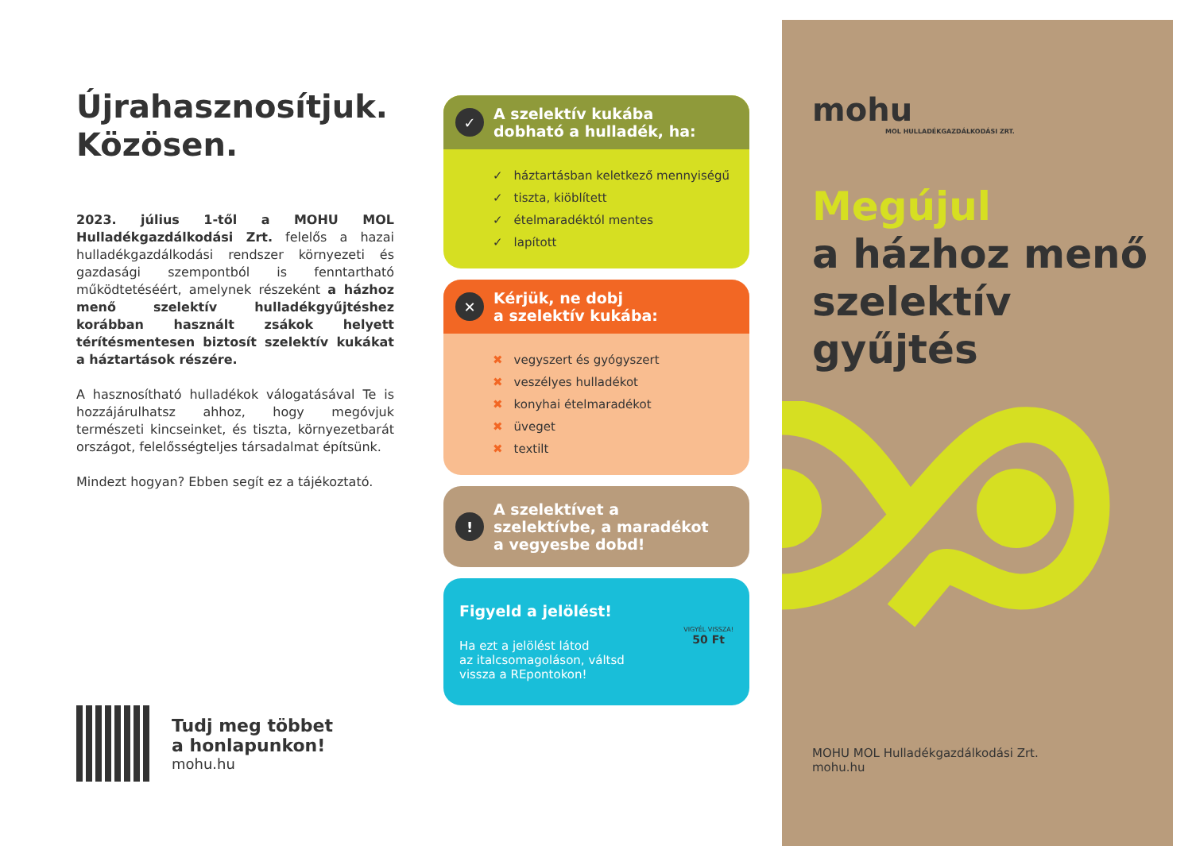Újrahasznosítjuk.
Közösen.
2023. július 1-től a MOHU MOL Hulladékgazdálkodási Zrt. felelős a hazai hulladékgazdálkodási rendszer környezeti és gazdasági szempontból is fenntartható működtetéséért, amelynek részeként a házhoz menő szelektív hulladékgyűjtéshez korábban használt zsákok helyett térítésmentesen biztosít szelektív kukákat a háztartások részére.
A hasznosítható hulladékok válogatásával Te is hozzájárulhatsz ahhoz, hogy megóvjuk természeti kincseinket, és tiszta, környezetbarát országot, felelősségteljes társadalmat építsünk.
Mindezt hogyan? Ebben segít ez a tájékoztató.
Tudj meg többet
a honlapunkon!
mohu.hu
✓ A szelektív kukába
dobható a hulladék, ha:
✓ háztartásban keletkező mennyiségű
✓ tiszta, kiöblített
✓ ételmaradéktól mentes
✓ lapított
✕ Kérjük, ne dobj
a szelektív kukába:
✖ vegyszert és gyógyszert
✖ veszélyes hulladékot
✖ konyhai ételmaradékot
✖ üveget
✖ textilt
! A szelektívet a
szelektívbe, a maradékot
a vegyesbe dobd!
Figyeld a jelölést!
Ha ezt a jelölést látod
az italcsomagoláson, váltsd
vissza a REpontokon!
VIGYÉL VISSZA!
50 Ft
mohu
MOL HULLADÉKGAZDÁLKODÁSI ZRT.
Megújul
a házhoz menő
szelektív
gyűjtés
MOHU MOL Hulladékgazdálkodási Zrt.
mohu.hu